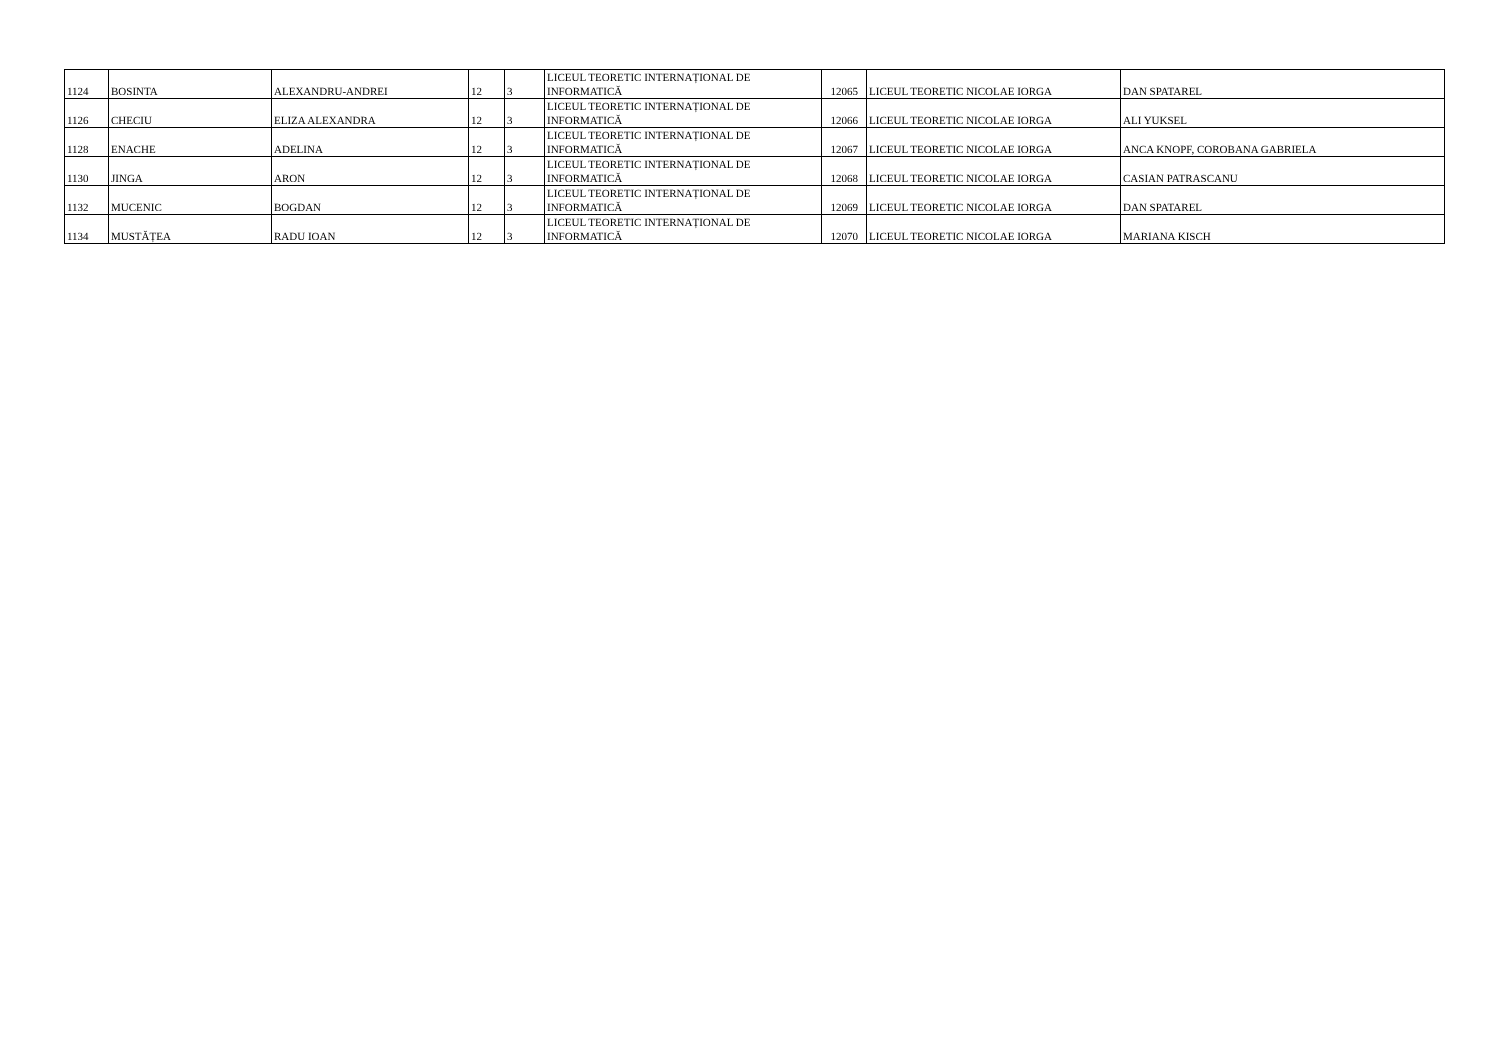| 1124 | BOSINTA | ALEXANDRU-ANDREI | 12 | 3 | LICEUL TEORETIC INTERNAȚIONAL DE INFORMATICĂ | 12065 | LICEUL TEORETIC NICOLAE IORGA | DAN SPATAREL |
| 1126 | CHECIU | ELIZA ALEXANDRA | 12 | 3 | LICEUL TEORETIC INTERNAȚIONAL DE INFORMATICĂ | 12066 | LICEUL TEORETIC NICOLAE IORGA | ALI YUKSEL |
| 1128 | ENACHE | ADELINA | 12 | 3 | LICEUL TEORETIC INTERNAȚIONAL DE INFORMATICĂ | 12067 | LICEUL TEORETIC NICOLAE IORGA | ANCA KNOPF, COROBANA GABRIELA |
| 1130 | JINGA | ARON | 12 | 3 | LICEUL TEORETIC INTERNAȚIONAL DE INFORMATICĂ | 12068 | LICEUL TEORETIC NICOLAE IORGA | CASIAN PATRASCANU |
| 1132 | MUCENIC | BOGDAN | 12 | 3 | LICEUL TEORETIC INTERNAȚIONAL DE INFORMATICĂ | 12069 | LICEUL TEORETIC NICOLAE IORGA | DAN SPATAREL |
| 1134 | MUSTĂȚEA | RADU IOAN | 12 | 3 | LICEUL TEORETIC INTERNAȚIONAL DE INFORMATICĂ | 12070 | LICEUL TEORETIC NICOLAE IORGA | MARIANA KISCH |